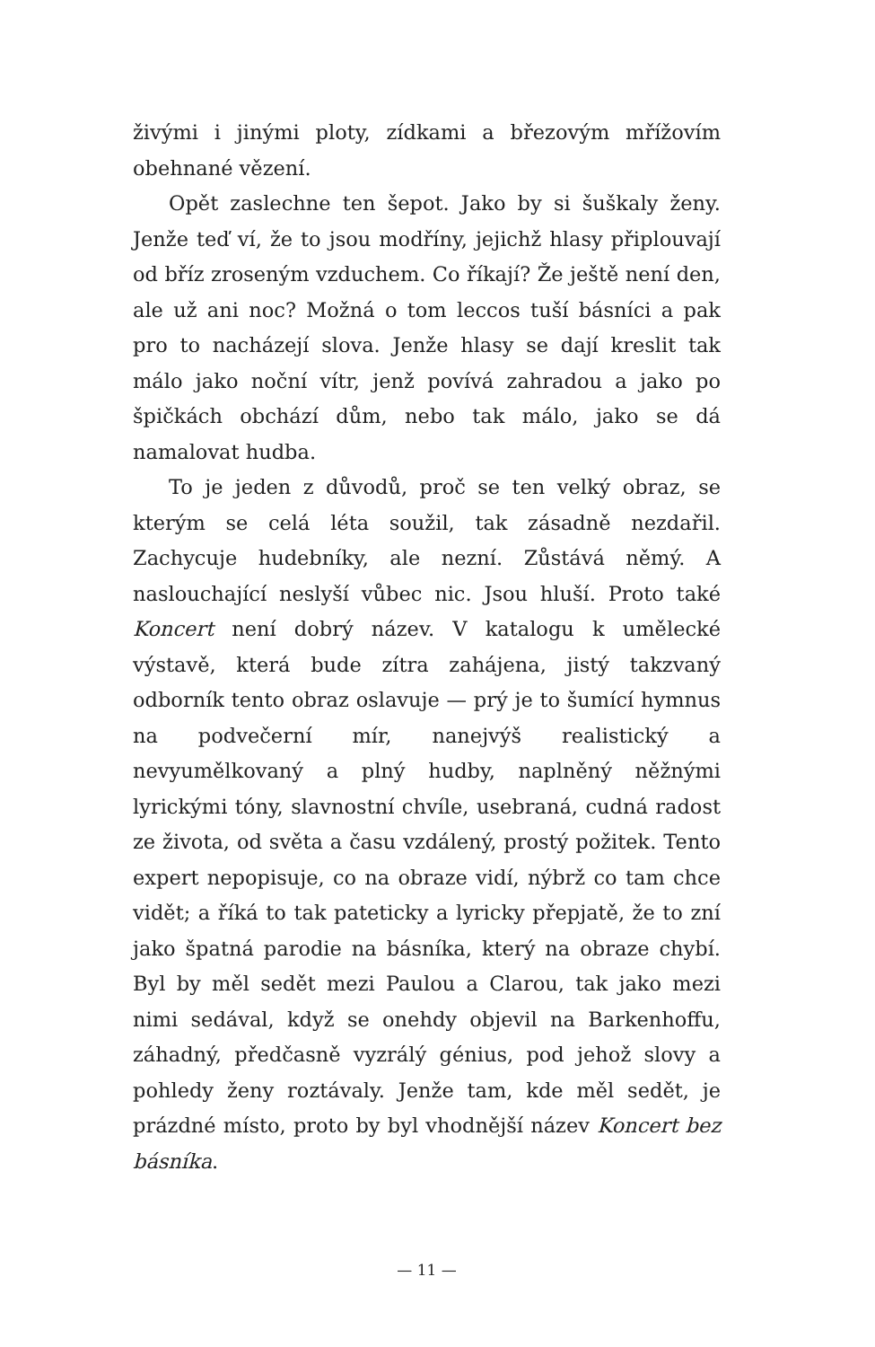živými i jinými ploty, zídkami a březovým mřížovím obehnané vězení.
Opět zaslechne ten šepot. Jako by si šuškaly ženy. Jenže teď ví, že to jsou modříny, jejichž hlasy připlouvají od bříz zroseným vzduchem. Co říkají? Že ještě není den, ale už ani noc? Možná o tom leccos tuší básníci a pak pro to nacházejí slova. Jenže hlasy se dají kreslit tak málo jako noční vítr, jenž povívá zahradou a jako po špičkách obchází dům, nebo tak málo, jako se dá namalovat hudba.
To je jeden z důvodů, proč se ten velký obraz, se kterým se celá léta soužil, tak zásadně nezdařil. Zachycuje hudebníky, ale nezní. Zůstává němý. A naslouchající neslyší vůbec nic. Jsou hluší. Proto také Koncert není dobrý název. V katalogu k umělecké výstavě, která bude zítra zahájena, jistý takzvaný odborník tento obraz oslavuje — prý je to šumící hymnus na podvečerní mír, nanejvýš realistický a nevyumělkovaný a plný hudby, naplněný něžnými lyrickými tóny, slavnostní chvíle, usebraná, cudná radost ze života, od světa a času vzdálený, prostý požitek. Tento expert nepopisuje, co na obraze vidí, nýbrž co tam chce vidět; a říká to tak pateticky a lyricky přepjatě, že to zní jako špatná parodie na básníka, který na obraze chybí. Byl by měl sedět mezi Paulou a Clarou, tak jako mezi nimi sedával, když se onehdy objevil na Barkenhoffu, záhadný, předčasně vyzrálý génius, pod jehož slovy a pohledy ženy roztávaly. Jenže tam, kde měl sedět, je prázdné místo, proto by byl vhodnější název Koncert bez básníka.
— 11 —